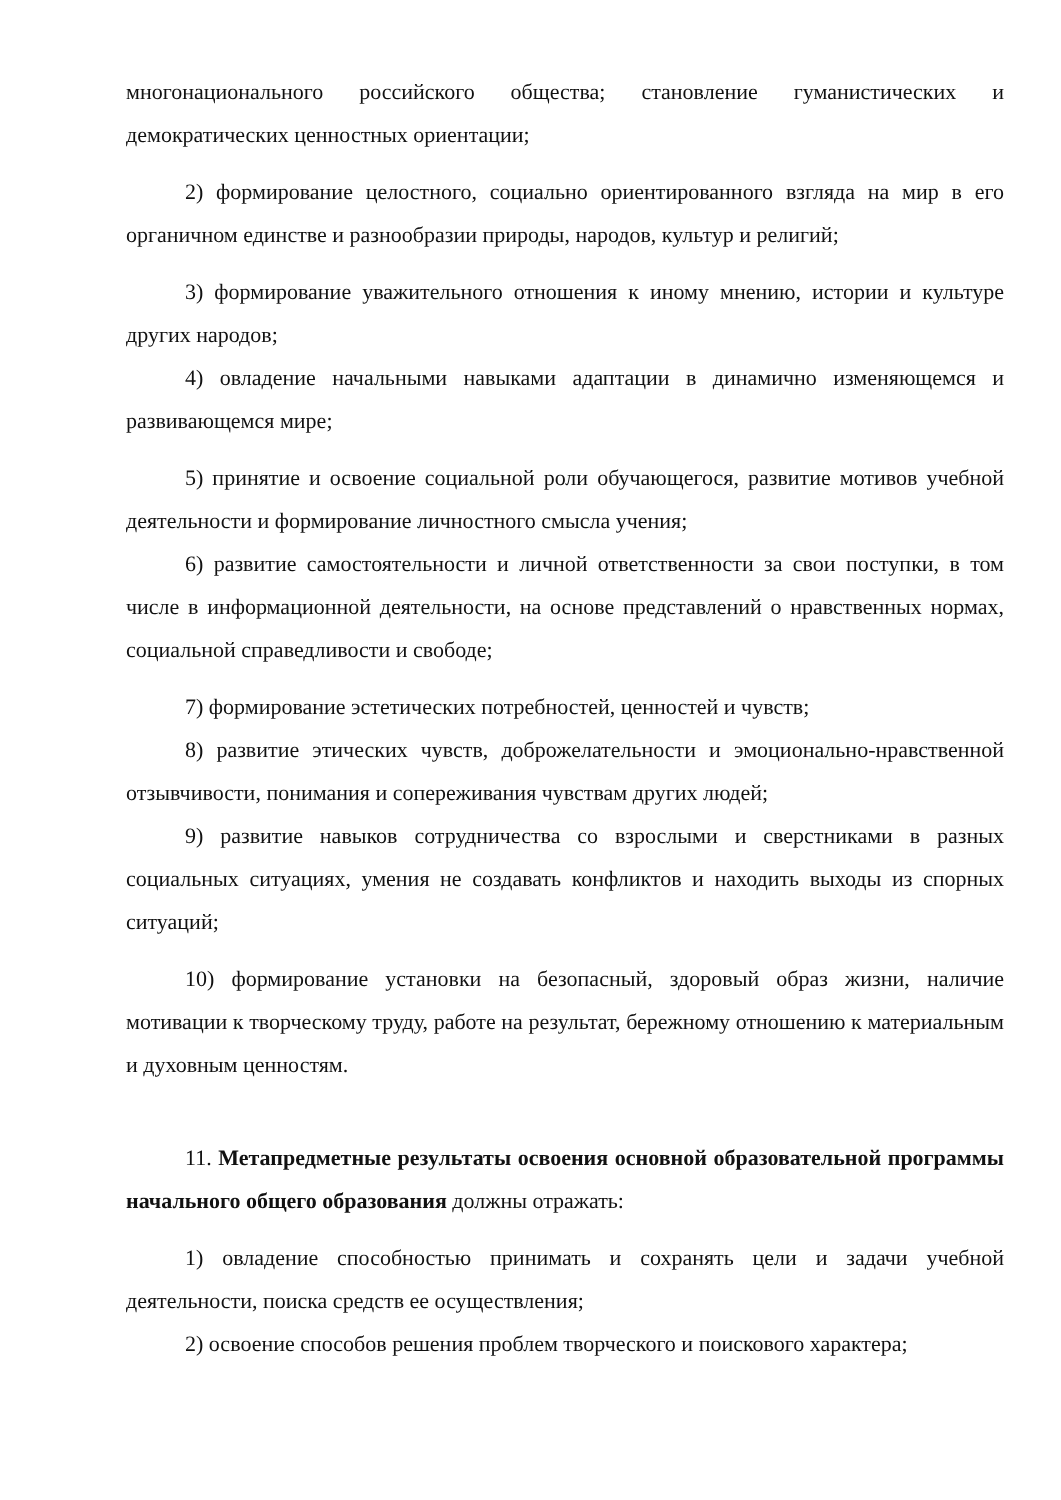многонационального российского общества; становление гуманистических и демократических ценностных ориентации;
2) формирование целостного, социально ориентированного взгляда на мир в его органичном единстве и разнообразии природы, народов, культур и религий;
3) формирование уважительного отношения к иному мнению, истории и культуре других народов;
4) овладение начальными навыками адаптации в динамично изменяющемся и развивающемся мире;
5) принятие и освоение социальной роли обучающегося, развитие мотивов учебной деятельности и формирование личностного смысла учения;
6) развитие самостоятельности и личной ответственности за свои поступки, в том числе в информационной деятельности, на основе представлений о нравственных нормах, социальной справедливости и свободе;
7) формирование эстетических потребностей, ценностей и чувств;
8) развитие этических чувств, доброжелательности и эмоционально-нравственной отзывчивости, понимания и сопереживания чувствам других людей;
9) развитие навыков сотрудничества со взрослыми и сверстниками в разных социальных ситуациях, умения не создавать конфликтов и находить выходы из спорных ситуаций;
10) формирование установки на безопасный, здоровый образ жизни, наличие мотивации к творческому труду, работе на результат, бережному отношению к материальным и духовным ценностям.
11. Метапредметные результаты освоения основной образовательной программы начального общего образования должны отражать:
1) овладение способностью принимать и сохранять цели и задачи учебной деятельности, поиска средств ее осуществления;
2) освоение способов решения проблем творческого и поискового характера;